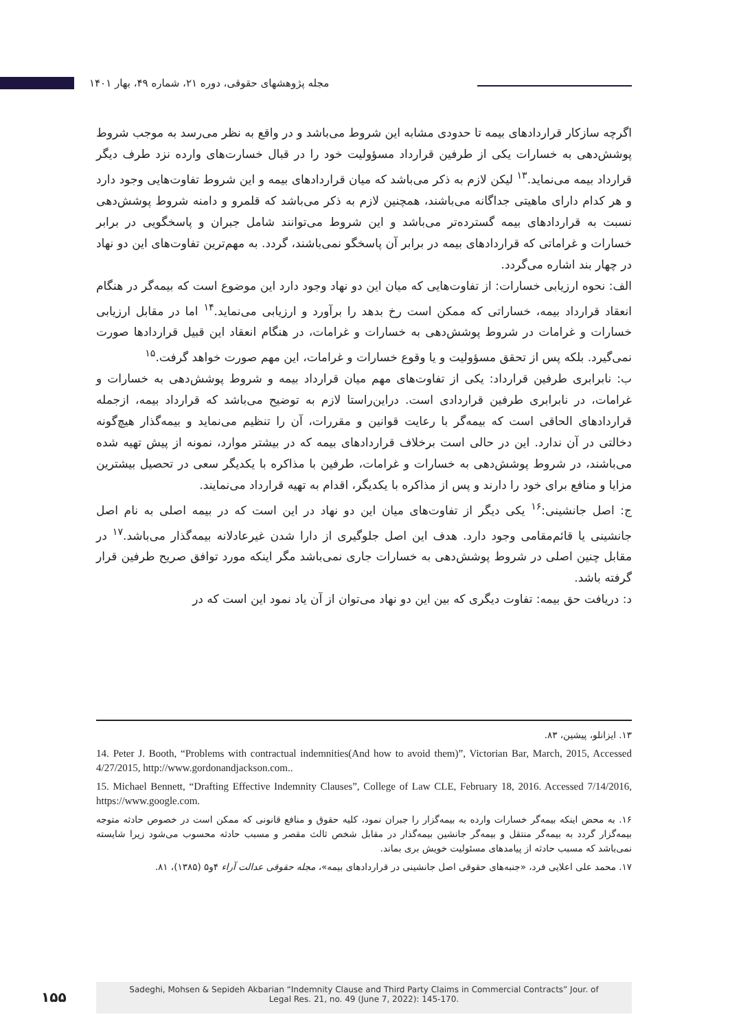مجله پژوهشهای حقوقی، دوره ۲۱، شماره ۴۹، بهار ۱۴۰۱
اگرچه سازکار قراردادهای بیمه تا حدودی مشابه این شروط می‌باشد و در واقع به نظر می‌رسد به موجب شروط پوشش‌دهی به خسارات یکی از طرفین قرارداد مسؤولیت خود را در قبال خسارت‌های وارده نزد طرف دیگر قرارداد بیمه می‌نماید.<sup>۱۳</sup> لیکن لازم به ذکر می‌باشد که میان قراردادهای بیمه و این شروط تفاوت‌هایی وجود دارد و هر کدام دارای ماهیتی جداگانه می‌باشند، همچنین لازم به ذکر می‌باشد که قلمرو و دامنه شروط پوشش‌دهی نسبت به قراردادهای بیمه گسترده‌تر می‌باشد و این شروط می‌توانند شامل جبران و پاسخگویی در برابر خسارات و غراماتی که قراردادهای بیمه در برابر آن پاسخگو نمی‌باشند، گردد. به مهم‌ترین تفاوت‌های این دو نهاد در چهار بند اشاره می‌گردد.
الف: نحوه ارزیابی خسارات: از تفاوت‌هایی که میان این دو نهاد وجود دارد این موضوع است که بیمه‌گر در هنگام انعقاد قرارداد بیمه، خساراتی که ممکن است رخ بدهد را برآورد و ارزیابی می‌نماید.<sup>۱۴</sup> اما در مقابل ارزیابی خسارات و غرامات در شروط پوشش‌دهی به خسارات و غرامات، در هنگام انعقاد این قبیل قراردادها صورت نمی‌گیرد. بلکه پس از تحقق مسؤولیت و یا وقوع خسارات و غرامات، این مهم صورت خواهد گرفت.<sup>۱۵</sup>
ب: نابرابری طرفین قرارداد: یکی از تفاوت‌های مهم میان قرارداد بیمه و شروط پوشش‌دهی به خسارات و غرامات، در نابرابری طرفین قراردادی است. دراین‌راستا لازم به توضیح می‌باشد که قرارداد بیمه، ازجمله قراردادهای الحاقی است که بیمه‌گر با رعایت قوانین و مقررات، آن را تنظیم می‌نماید و بیمه‌گذار هیچ‌گونه دخالتی در آن ندارد. این در حالی است برخلاف قراردادهای بیمه که در بیشتر موارد، نمونه از پیش تهیه شده می‌باشند، در شروط پوشش‌دهی به خسارات و غرامات، طرفین با مذاکره با یکدیگر سعی در تحصیل بیشترین مزایا و منافع برای خود را دارند و پس از مذاکره با یکدیگر، اقدام به تهیه قرارداد می‌نمایند.
ج: اصل جانشینی:<sup>۱۶</sup> یکی دیگر از تفاوت‌های میان این دو نهاد در این است که در بیمه اصلی به نام اصل جانشینی یا قائم‌مقامی وجود دارد. هدف این اصل جلوگیری از دارا شدن غیرعادلانه بیمه‌گذار می‌باشد.<sup>۱۷</sup> در مقابل چنین اصلی در شروط پوشش‌دهی به خسارات جاری نمی‌باشد مگر اینکه مورد توافق صریح طرفین قرار گرفته باشد.
د: دریافت حق بیمه: تفاوت دیگری که بین این دو نهاد می‌توان از آن یاد نمود این است که در
۱۳. ایزانلو، پیشین، ۸۳.
14. Peter J. Booth, “Problems with contractual indemnities(And how to avoid them)”, Victorian Bar, March, 2015, Accessed 4/27/2015, http://www.gordonandjackson.com..
15. Michael Bennett, “Drafting Effective Indemnity Clauses”, College of Law CLE, February 18, 2016. Accessed 7/14/2016, https://www.google.com.
۱۶. به محض اینکه بیمه‌گر خسارات وارده به بیمه‌گزار را جبران نمود، کلیه حقوق و منافع قانونی که ممکن است در خصوص حادثه متوجه بیمه‌گزار گردد به بیمه‌گر منتقل و بیمه‌گر جانشین بیمه‌گذار در مقابل شخص ثالث مقصر و مسبب حادثه محسوب می‌شود زیرا شایسته نمی‌باشد که مسبب حادثه از پیامدهای مسئولیت خویش بری بماند.
۱۷. محمد علی اعلایی فرد، «جنبه‌های حقوقی اصل جانشینی در قراردادهای بیمه»، مجله حقوقی عدالت آراء ۴و۵ (۱۳۸۵)، ۸۱.
۱۵۵
Sadeghi, Mohsen & Sepideh Akbarian “Indemnity Clause and Third Party Claims in Commercial Contracts” Jour. of
Legal Res. 21, no. 49 (June 7, 2022): 145-170.